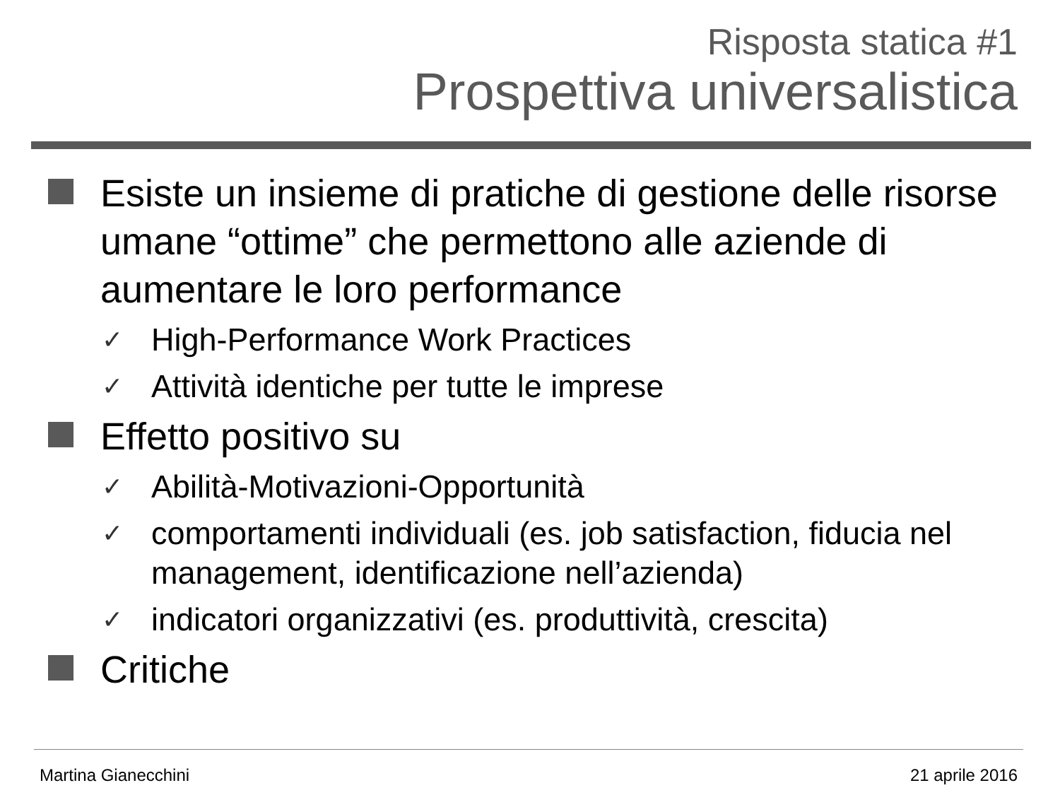Risposta statica #1
Prospettiva universalistica
Esiste un insieme di pratiche di gestione delle risorse umane “ottime” che permettono alle aziende di aumentare le loro performance
✓ High-Performance Work Practices
✓ Attività identiche per tutte le imprese
Effetto positivo su
✓ Abilità-Motivazioni-Opportunità
✓ comportamenti individuali (es. job satisfaction, fiducia nel management, identificazione nell’azienda)
✓ indicatori organizzativi (es. produttività, crescita)
Critiche
Martina Gianecchini 21 aprile 2016